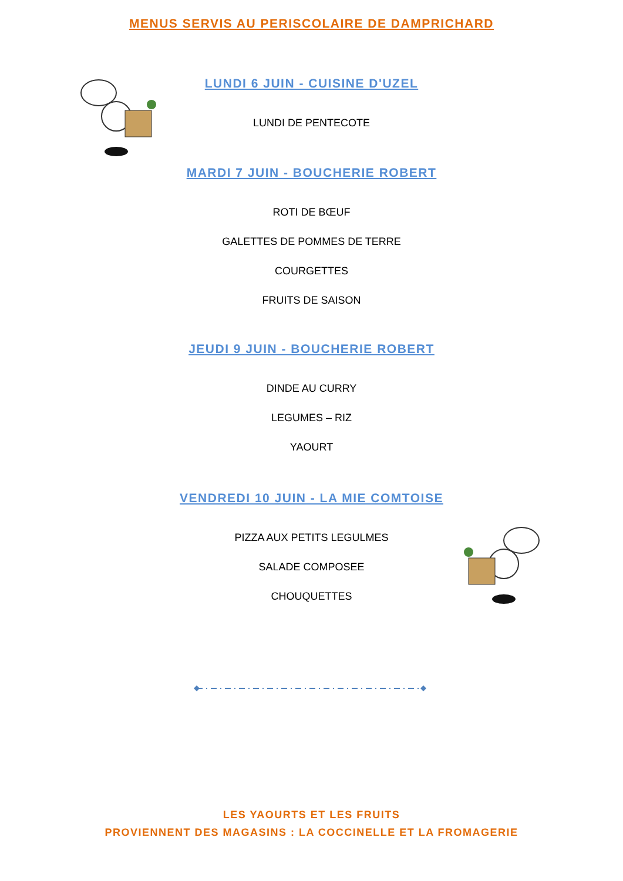MENUS SERVIS AU PERISCOLAIRE DE DAMPRICHARD
LUNDI 6 JUIN - CUISINE D'UZEL
LUNDI DE PENTECOTE
MARDI 7 JUIN - BOUCHERIE ROBERT
ROTI DE BŒUF
GALETTES DE POMMES DE TERRE
COURGETTES
FRUITS DE SAISON
JEUDI 9 JUIN - BOUCHERIE ROBERT
DINDE AU CURRY
LEGUMES – RIZ
YAOURT
VENDREDI 10 JUIN - LA MIE COMTOISE
PIZZA AUX PETITS LEGULMES
SALADE COMPOSEE
CHOUQUETTES
LES YAOURTS ET LES FRUITS
PROVIENNENT DES MAGASINS : LA COCCINELLE ET LA FROMAGERIE